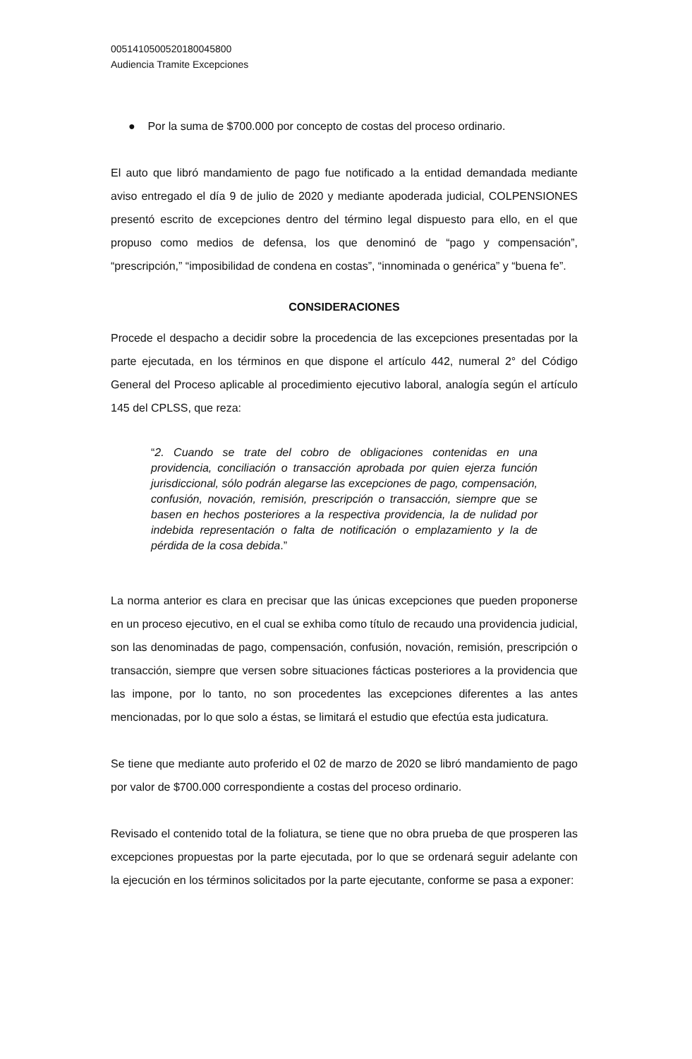00514105005201800458​00
Audiencia Tramite Excepciones
● Por la suma de $700.000 por concepto de costas del proceso ordinario.
El auto que libró mandamiento de pago fue notificado a la entidad demandada mediante aviso entregado el día 9 de julio de 2020 y mediante apoderada judicial, COLPENSIONES presentó escrito de excepciones dentro del término legal dispuesto para ello, en el que propuso como medios de defensa, los que denominó de “pago y compensación”, “prescripción,” “imposibilidad de condena en costas”, “innominada o genérica” y “buena fe”.
CONSIDERACIONES
Procede el despacho a decidir sobre la procedencia de las excepciones presentadas por la parte ejecutada, en los términos en que dispone el artículo 442, numeral 2° del Código General del Proceso aplicable al procedimiento ejecutivo laboral, analogía según el artículo 145 del CPLSS, que reza:
“2. Cuando se trate del cobro de obligaciones contenidas en una providencia, conciliación o transacción aprobada por quien ejerza función jurisdiccional, sólo podrán alegarse las excepciones de pago, compensación, confusión, novación, remisión, prescripción o transacción, siempre que se basen en hechos posteriores a la respectiva providencia, la de nulidad por indebida representación o falta de notificación o emplazamiento y la de pérdida de la cosa debida.”
La norma anterior es clara en precisar que las únicas excepciones que pueden proponerse en un proceso ejecutivo, en el cual se exhiba como título de recaudo una providencia judicial, son las denominadas de pago, compensación, confusión, novación, remisión, prescripción o transacción, siempre que versen sobre situaciones fácticas posteriores a la providencia que las impone, por lo tanto, no son procedentes las excepciones diferentes a las antes mencionadas, por lo que solo a éstas, se limitará el estudio que efectúa esta judicatura.
Se tiene que mediante auto proferido el 02 de marzo de 2020 se libró mandamiento de pago por valor de $700.000 correspondiente a costas del proceso ordinario.
Revisado el contenido total de la foliatura, se tiene que no obra prueba de que prosperen las excepciones propuestas por la parte ejecutada, por lo que se ordenará seguir adelante con la ejecución en los términos solicitados por la parte ejecutante, conforme se pasa a exponer: